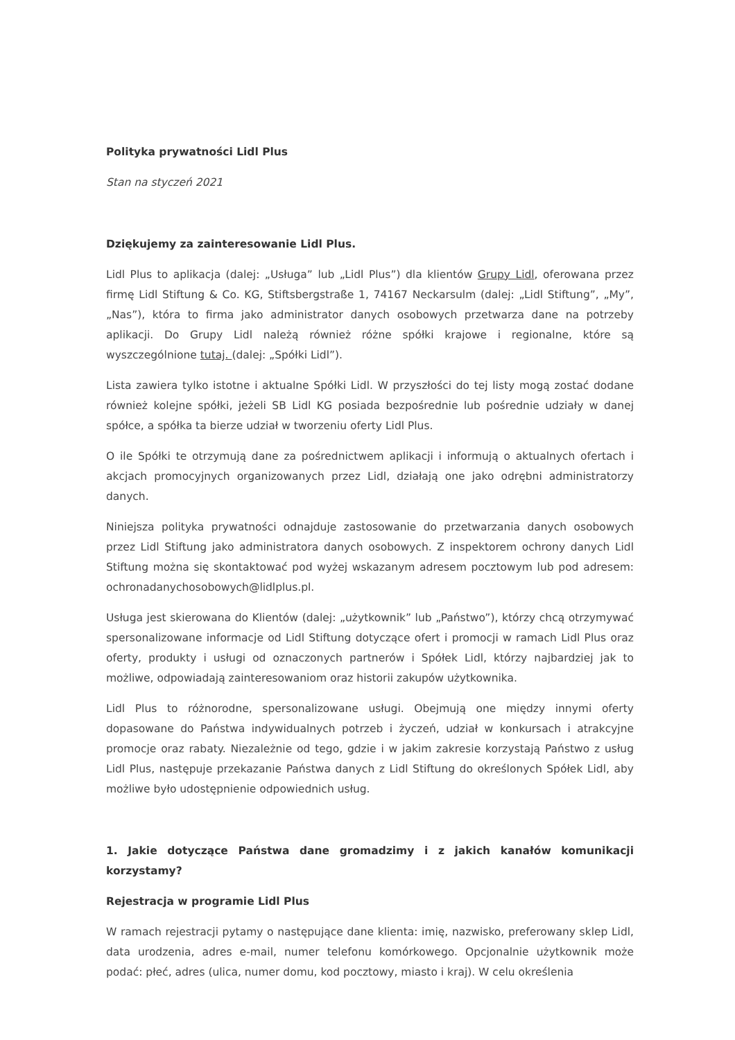Polityka prywatności Lidl Plus
Stan na styczeń 2021
Dziękujemy za zainteresowanie Lidl Plus.
Lidl Plus to aplikacja (dalej: „Usługa” lub „Lidl Plus”) dla klientów Grupy Lidl, oferowana przez firmę Lidl Stiftung & Co. KG, Stiftsbergstraße 1, 74167 Neckarsulm (dalej: „Lidl Stiftung”, „My”, „Nas”), która to firma jako administrator danych osobowych przetwarza dane na potrzeby aplikacji. Do Grupy Lidl należą również różne spółki krajowe i regionalne, które są wyszczególnione tutaj. (dalej: „Spółki Lidl”).
Lista zawiera tylko istotne i aktualne Spółki Lidl. W przyszłości do tej listy mogą zostać dodane również kolejne spółki, jeżeli SB Lidl KG posiada bezpośrednie lub pośrednie udziały w danej spółce, a spółka ta bierze udział w tworzeniu oferty Lidl Plus.
O ile Spółki te otrzymują dane za pośrednictwem aplikacji i informują o aktualnych ofertach i akcjach promocyjnych organizowanych przez Lidl, działają one jako odrębni administratorzy danych.
Niniejsza polityka prywatności odnajduje zastosowanie do przetwarzania danych osobowych przez Lidl Stiftung jako administratora danych osobowych. Z inspektorem ochrony danych Lidl Stiftung można się skontaktować pod wyżej wskazanym adresem pocztowym lub pod adresem: ochronadanychosobowych@lidlplus.pl.
Usługa jest skierowana do Klientów (dalej: „użytkownik” lub „Państwo”), którzy chcą otrzymywać spersonalizowane informacje od Lidl Stiftung dotyczące ofert i promocji w ramach Lidl Plus oraz oferty, produkty i usługi od oznaczonych partnerów i Spółek Lidl, którzy najbardziej jak to możliwe, odpowiadają zainteresowaniom oraz historii zakupów użytkownika.
Lidl Plus to różnorodne, spersonalizowane usługi. Obejmują one między innymi oferty dopasowane do Państwa indywidualnych potrzeb i życzeń, udział w konkursach i atrakcyjne promocje oraz rabaty. Niezależnie od tego, gdzie i w jakim zakresie korzystają Państwo z usług Lidl Plus, następuje przekazanie Państwa danych z Lidl Stiftung do określonych Spółek Lidl, aby możliwe było udostępnienie odpowiednich usług.
1. Jakie dotyczące Państwa dane gromadzimy i z jakich kanałów komunikacji korzystamy?
Rejestracja w programie Lidl Plus
W ramach rejestracji pytamy o następujące dane klienta: imię, nazwisko, preferowany sklep Lidl, data urodzenia, adres e-mail, numer telefonu komórkowego. Opcjonalnie użytkownik może podać: płeć, adres (ulica, numer domu, kod pocztowy, miasto i kraj). W celu określenia